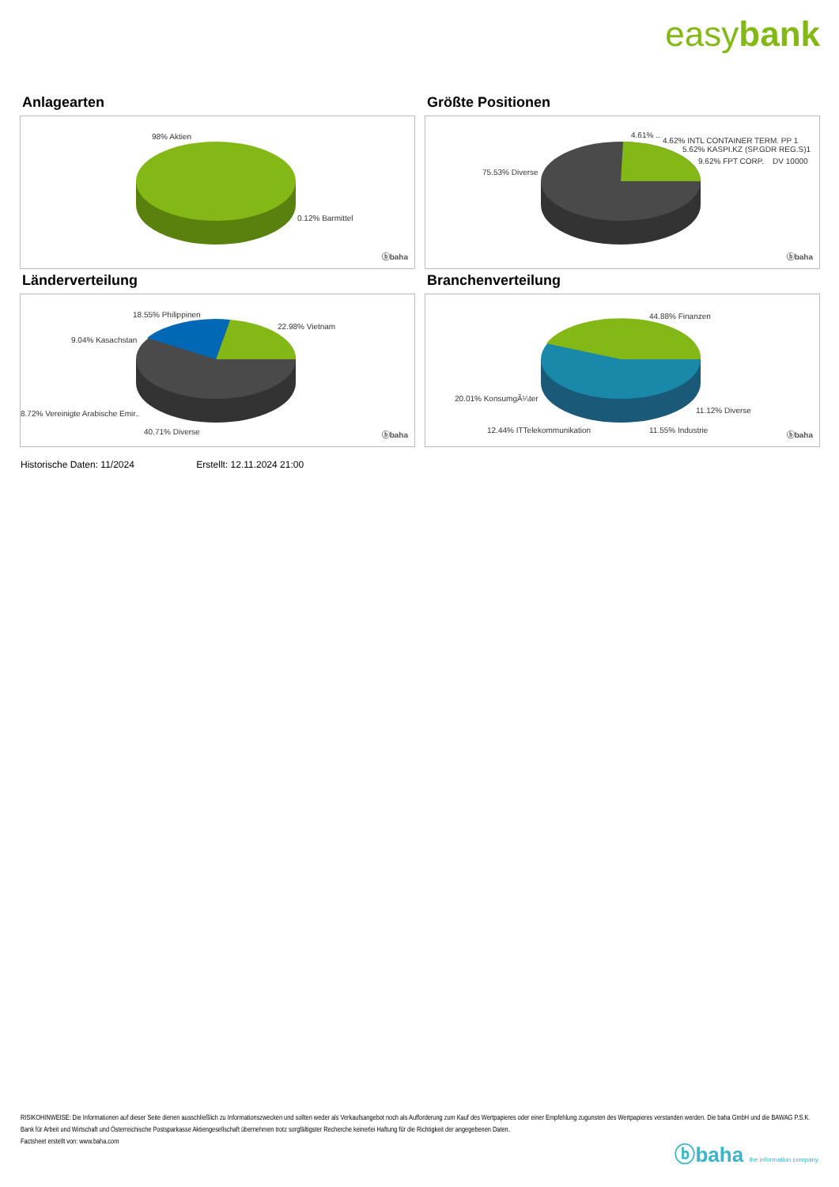easybank
Anlagearten
98% Aktien
0.12% Barmittel
ⓑbaha
Größte Positionen
4.61% ..
4.62% INTL CONTAINER TERM. PP 1
5.62% KASPI.KZ (SP.GDR REG.S)1
9.62% FPT CORP. DV 10000
75.53% Diverse
ⓑbaha
Länderverteilung
18.55% Philippinen
22.98% Vietnam
9.04% Kasachstan
8.72% Vereinigte Arabische Emir..
40.71% Diverse ⓑbaha
Branchenverteilung
44.88% Finanzen
20.01% KonsumgÃ¼ter
11.12% Diverse
12.44% ITTelekommunikation 11.55% Industrie
ⓑbaha
Historische Daten: 11/2024 Erstellt: 12.11.2024 21:00
RISIKOHINWEISE: Die Informationen auf dieser Seite dienen ausschließlich zu Informationszwecken und sollten weder als Verkaufsangebot noch als Aufforderung zum Kauf des Wertpapieres oder einer Empfehlung zugunsten des Wertpapieres verstanden werden. Die baha GmbH und die BAWAG P.S.K. Bank für Arbeit und Wirtschaft und Österreichische Postsparkasse Aktiengesellschaft übernehmen trotz sorgfältigster Recherche keinerlei Haftung für die Richtigkeit der angegebenen Daten.
Factsheet erstellt von: www.baha.com
ⓑbaha the information company